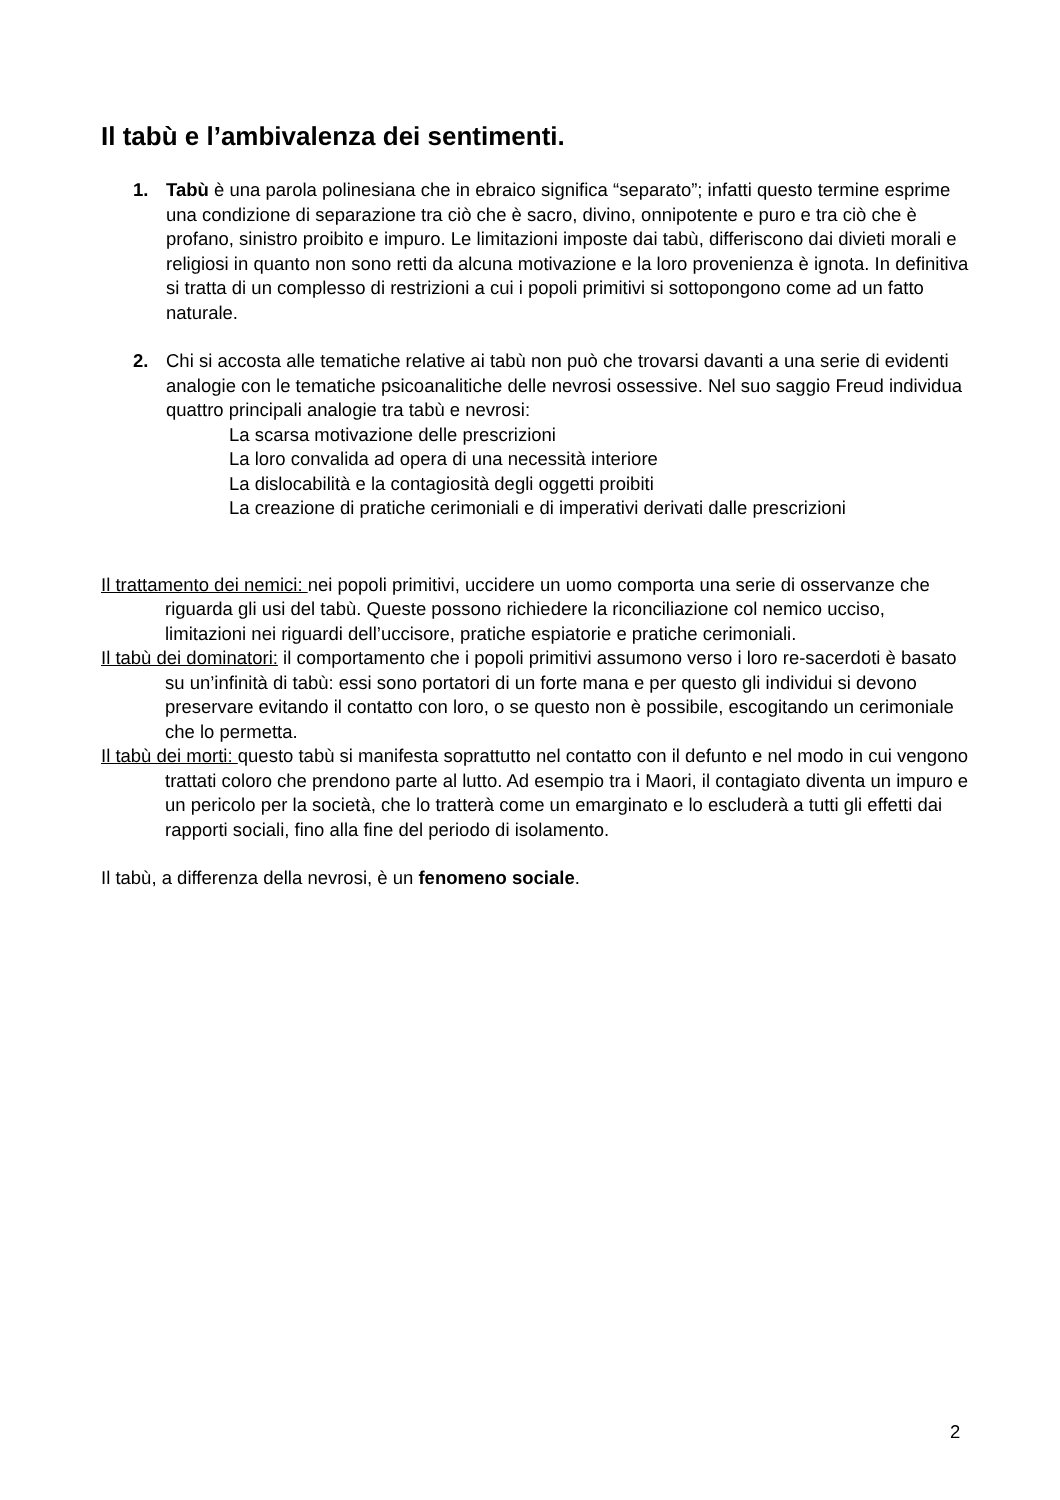Il tabù e l’ambivalenza dei sentimenti.
1. Tabù è una parola polinesiana che in ebraico significa “separato”; infatti questo termine esprime una condizione di separazione tra ciò che è sacro, divino, onnipotente e puro e tra ciò che è profano, sinistro proibito e impuro. Le limitazioni imposte dai tabù, differiscono dai divieti morali e religiosi in quanto non sono retti da alcuna motivazione e la loro provenienza è ignota. In definitiva si tratta di un complesso di restrizioni a cui i popoli primitivi si sottopongono come ad un fatto naturale.
2. Chi si accosta alle tematiche relative ai tabù non può che trovarsi davanti a una serie di evidenti analogie con le tematiche psicoanalitiche delle nevrosi ossessive. Nel suo saggio Freud individua quattro principali analogie tra tabù e nevrosi:
La scarsa motivazione delle prescrizioni
La loro convalida ad opera di una necessità interiore
La dislocabilità e la contagiosità degli oggetti proibiti
La creazione di pratiche cerimoniali e di imperativi derivati dalle prescrizioni
Il trattamento dei nemici: nei popoli primitivi, uccidere un uomo comporta una serie di osservanze che riguarda gli usi del tabù. Queste possono richiedere la riconciliazione col nemico ucciso, limitazioni nei riguardi dell’uccisore, pratiche espiatorie e pratiche cerimoniali.
Il tabù dei dominatori: il comportamento che i popoli primitivi assumono verso i loro re-sacerdoti è basato su un’infinità di tabù: essi sono portatori di un forte mana e per questo gli individui si devono preservare evitando il contatto con loro, o se questo non è possibile, escogitando un cerimoniale che lo permetta.
Il tabù dei morti: questo tabù si manifesta soprattutto nel contatto con il defunto e nel modo in cui vengono trattati coloro che prendono parte al lutto. Ad esempio tra i Maori, il contagiato diventa un impuro e un pericolo per la società, che lo tratterà come un emarginato e lo escluderà a tutti gli effetti dai rapporti sociali, fino alla fine del periodo di isolamento.
Il tabù, a differenza della nevrosi, è un fenomeno sociale.
2